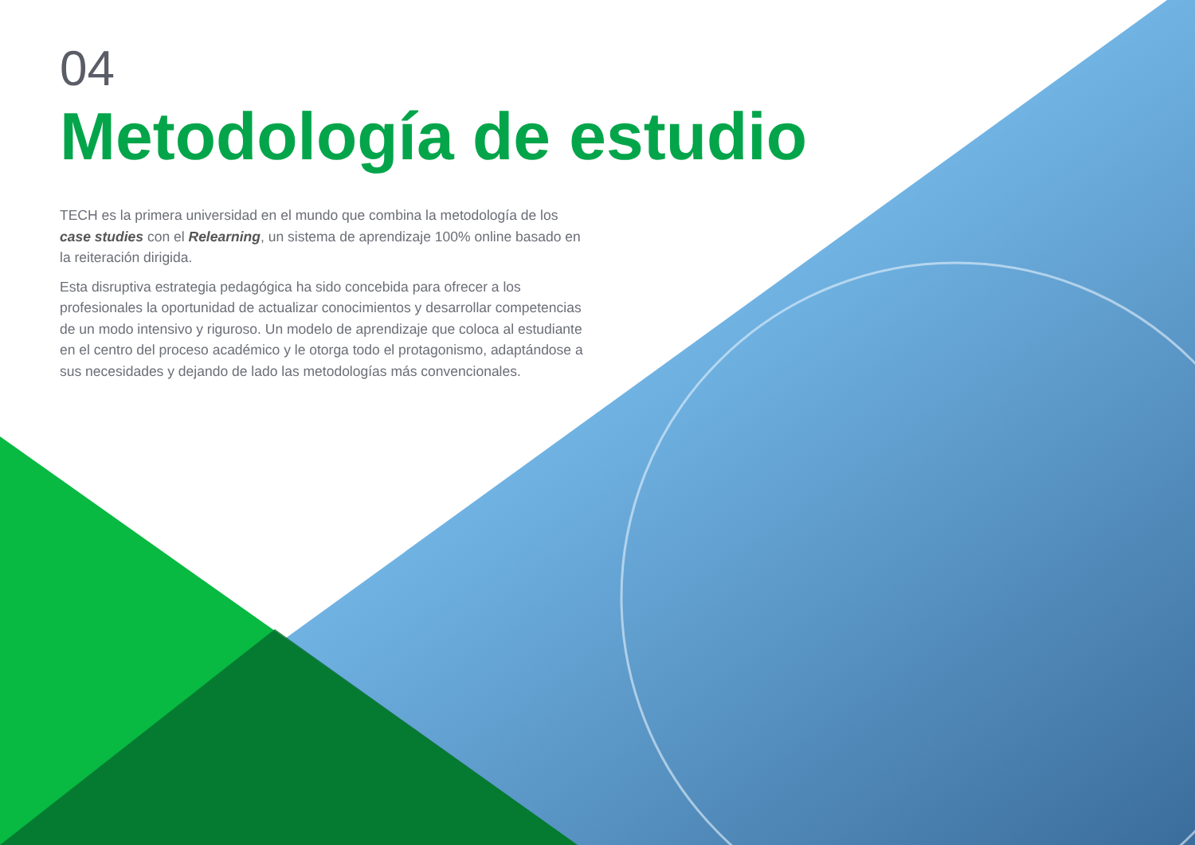04
Metodología de estudio
TECH es la primera universidad en el mundo que combina la metodología de los case studies con el Relearning, un sistema de aprendizaje 100% online basado en la reiteración dirigida.
Esta disruptiva estrategia pedagógica ha sido concebida para ofrecer a los profesionales la oportunidad de actualizar conocimientos y desarrollar competencias de un modo intensivo y riguroso. Un modelo de aprendizaje que coloca al estudiante en el centro del proceso académico y le otorga todo el protagonismo, adaptándose a sus necesidades y dejando de lado las metodologías más convencionales.